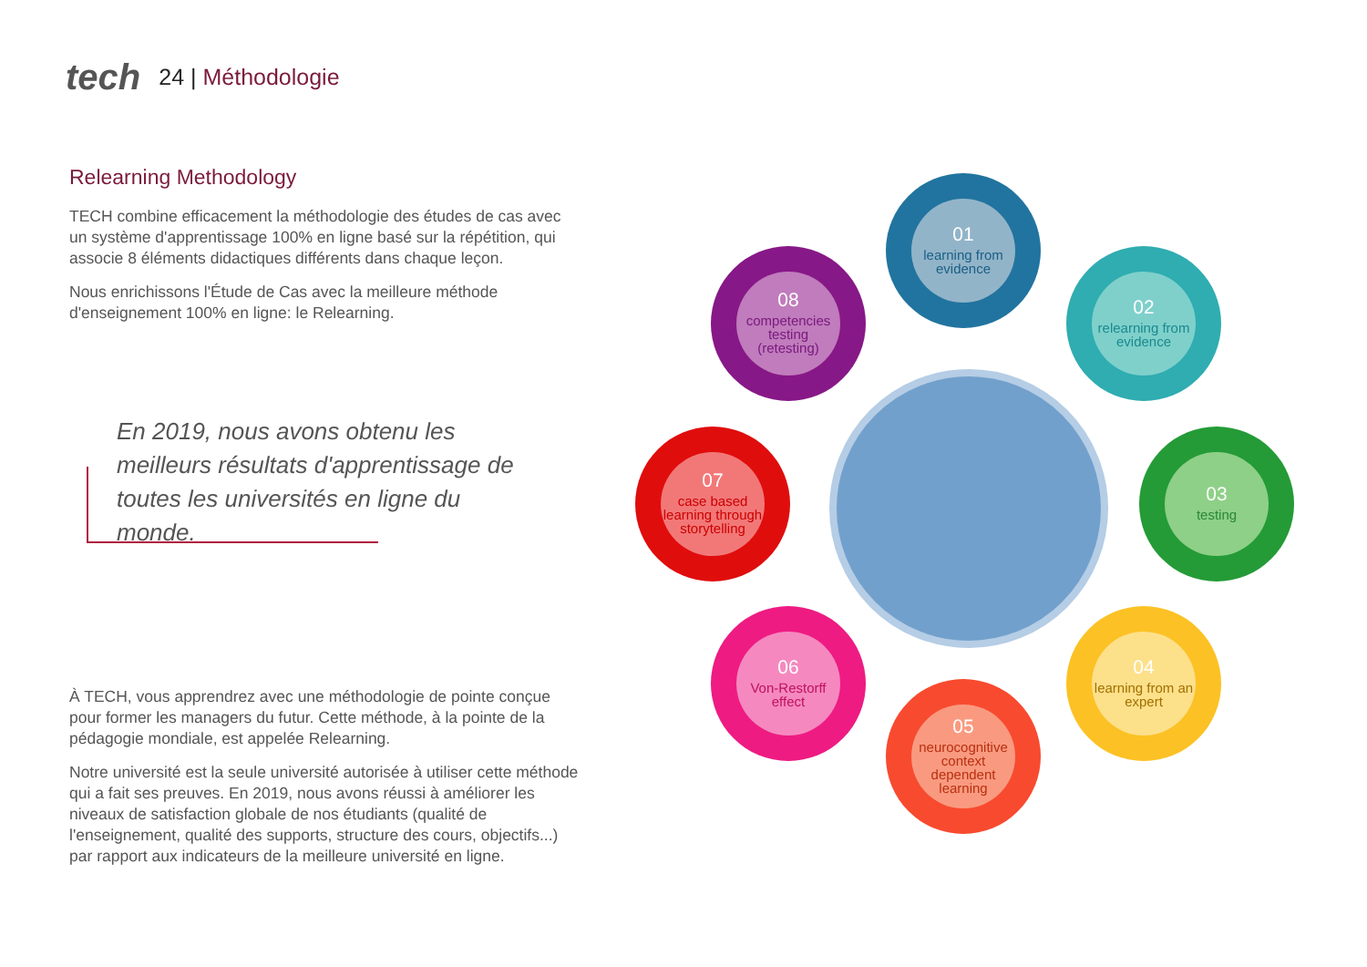tech
24 | Méthodologie
Relearning Methodology
TECH combine efficacement la méthodologie des études de cas avec un système d'apprentissage 100% en ligne basé sur la répétition, qui associe 8 éléments didactiques différents dans chaque leçon.
Nous enrichissons l'Étude de Cas avec la meilleure méthode d'enseignement 100% en ligne: le Relearning.
En 2019, nous avons obtenu les meilleurs résultats d'apprentissage de toutes les universités en ligne du monde.
À TECH, vous apprendrez avec une méthodologie de pointe conçue pour former les managers du futur. Cette méthode, à la pointe de la pédagogie mondiale, est appelée Relearning.
Notre université est la seule université autorisée à utiliser cette méthode qui a fait ses preuves. En 2019, nous avons réussi à améliorer les niveaux de satisfaction globale de nos étudiants (qualité de l'enseignement, qualité des supports, structure des cours, objectifs...) par rapport aux indicateurs de la meilleure université en ligne.
01
learning from evidence
02
relearning from evidence
03
testing
04
learning from an expert
05
neurocognitive context dependent learning
06
Von-Restorff effect
07
case based learning through storytelling
08
competencies testing (retesting)